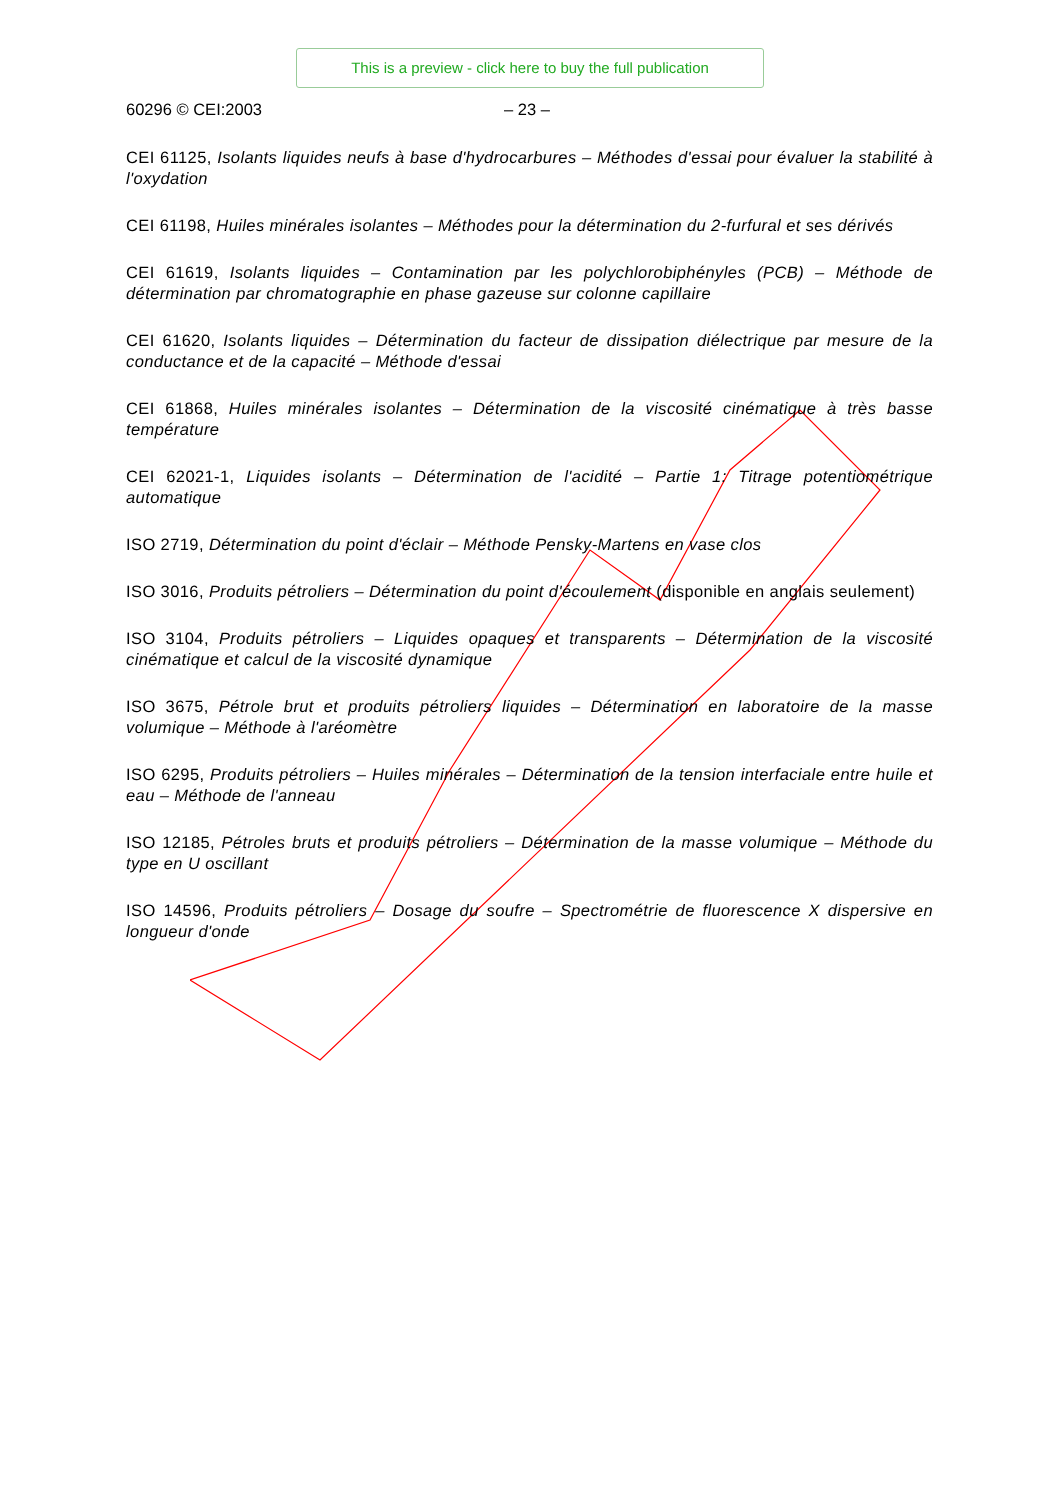This is a preview - click here to buy the full publication
60296 © CEI:2003 – 23 –
CEI 61125, Isolants liquides neufs à base d'hydrocarbures – Méthodes d'essai pour évaluer la stabilité à l'oxydation
CEI 61198, Huiles minérales isolantes – Méthodes pour la détermination du 2-furfural et ses dérivés
CEI 61619, Isolants liquides – Contamination par les polychlorobiphényles (PCB) – Méthode de détermination par chromatographie en phase gazeuse sur colonne capillaire
CEI 61620, Isolants liquides – Détermination du facteur de dissipation diélectrique par mesure de la conductance et de la capacité – Méthode d'essai
CEI 61868, Huiles minérales isolantes – Détermination de la viscosité cinématique à très basse température
CEI 62021-1, Liquides isolants – Détermination de l'acidité – Partie 1: Titrage potentiométrique automatique
ISO 2719, Détermination du point d'éclair – Méthode Pensky-Martens en vase clos
ISO 3016, Produits pétroliers – Détermination du point d'écoulement (disponible en anglais seulement)
ISO 3104, Produits pétroliers – Liquides opaques et transparents – Détermination de la viscosité cinématique et calcul de la viscosité dynamique
ISO 3675, Pétrole brut et produits pétroliers liquides – Détermination en laboratoire de la masse volumique – Méthode à l'aréomètre
ISO 6295, Produits pétroliers – Huiles minérales – Détermination de la tension interfaciale entre huile et eau – Méthode de l'anneau
ISO 12185, Pétroles bruts et produits pétroliers – Détermination de la masse volumique – Méthode du type en U oscillant
ISO 14596, Produits pétroliers – Dosage du soufre – Spectrométrie de fluorescence X dispersive en longueur d'onde